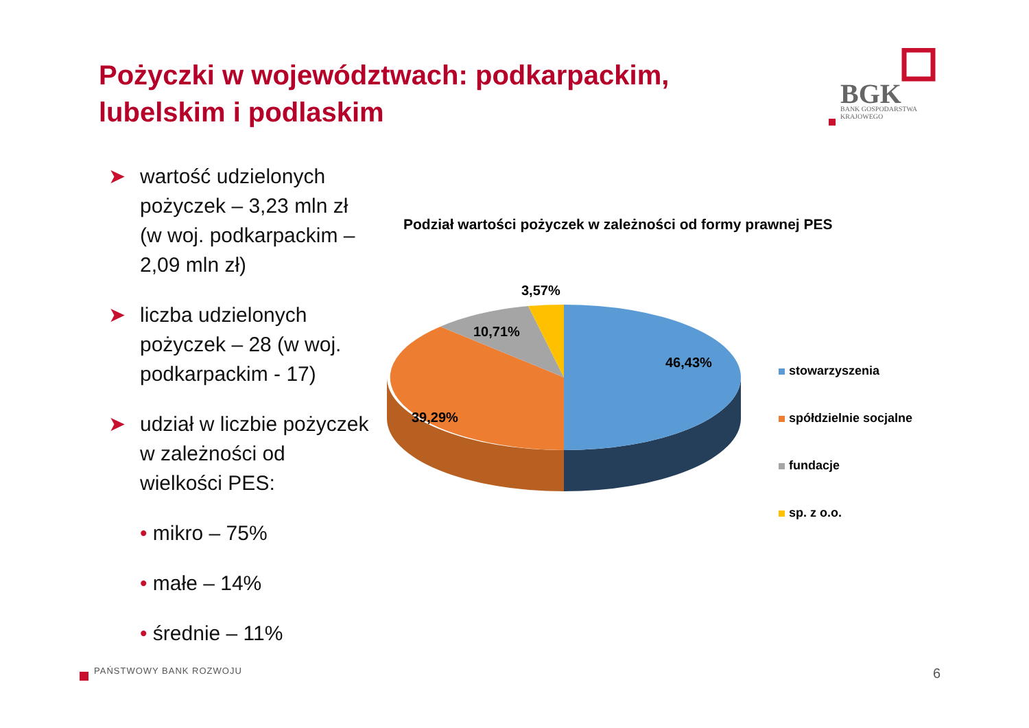Pożyczki w województwach: podkarpackim, lubelskim i podlaskim
BGK
BANK GOSPODARSTWA
KRAJOWEGO
➤ wartość udzielonych pożyczek – 3,23 mln zł (w woj. podkarpackim – 2,09 mln zł)
➤ liczba udzielonych pożyczek – 28 (w woj. podkarpackim - 17)
➤ udział w liczbie pożyczek w zależności od wielkości PES:
• mikro – 75%
• małe – 14%
• średnie – 11%
Podział wartości pożyczek w zależności od formy prawnej PES
3,57%
10,71%
46,43%
39,29%
stowarzyszenia
spółdzielnie socjalne
fundacje
sp. z o.o.
PAŃSTWOWY BANK ROZWOJU 6